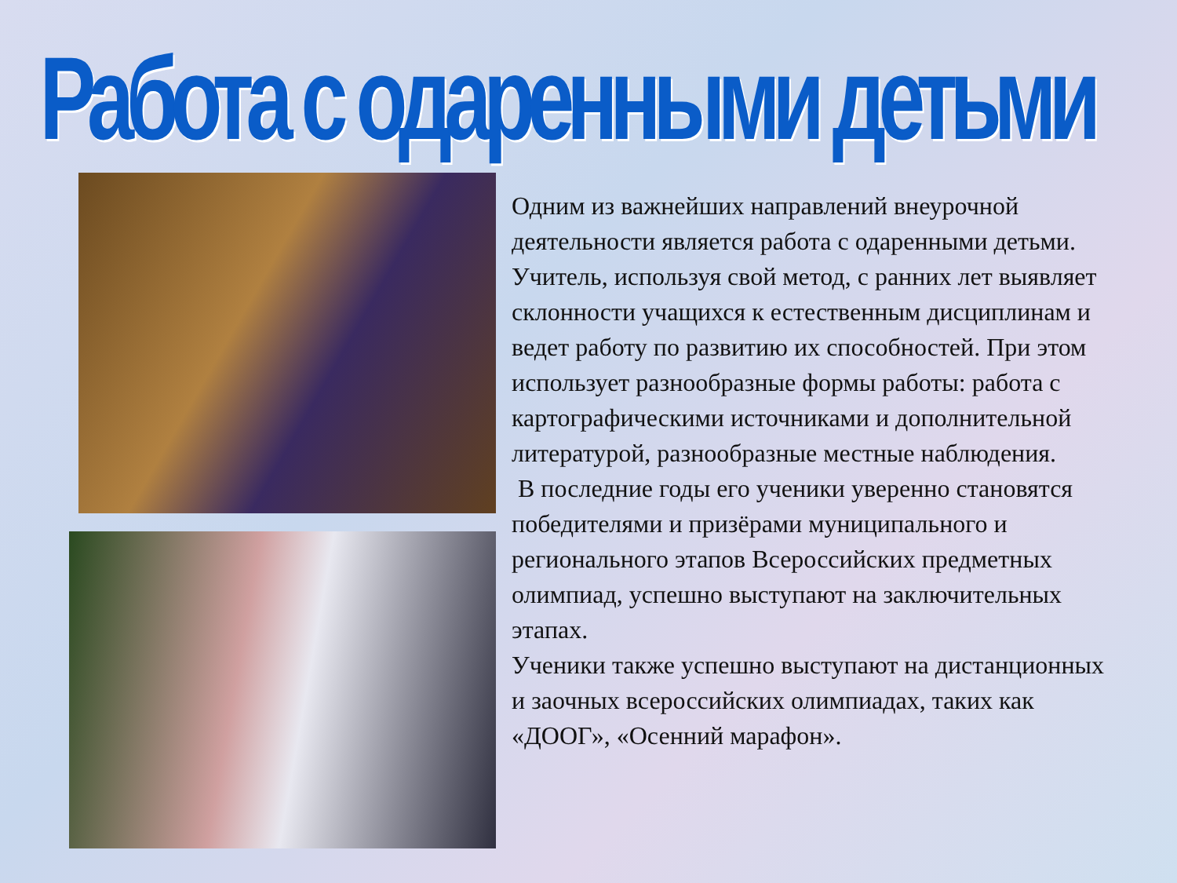Работа с одаренными детьми
Одним из важнейших направлений внеурочной деятельности является работа с одаренными детьми. Учитель, используя свой метод, с ранних лет выявляет склонности учащихся к естественным дисциплинам и ведет работу по развитию их способностей. При этом использует разнообразные формы работы: работа с картографическими источниками и дополнительной литературой, разнообразные местные наблюдения.
В последние годы его ученики уверенно становятся победителями и призёрами муниципального и регионального этапов Всероссийских предметных олимпиад, успешно выступают на заключительных этапах.
Ученики также успешно выступают на дистанционных и заочных всероссийских олимпиадах, таких как «ДООГ», «Осенний марафон».